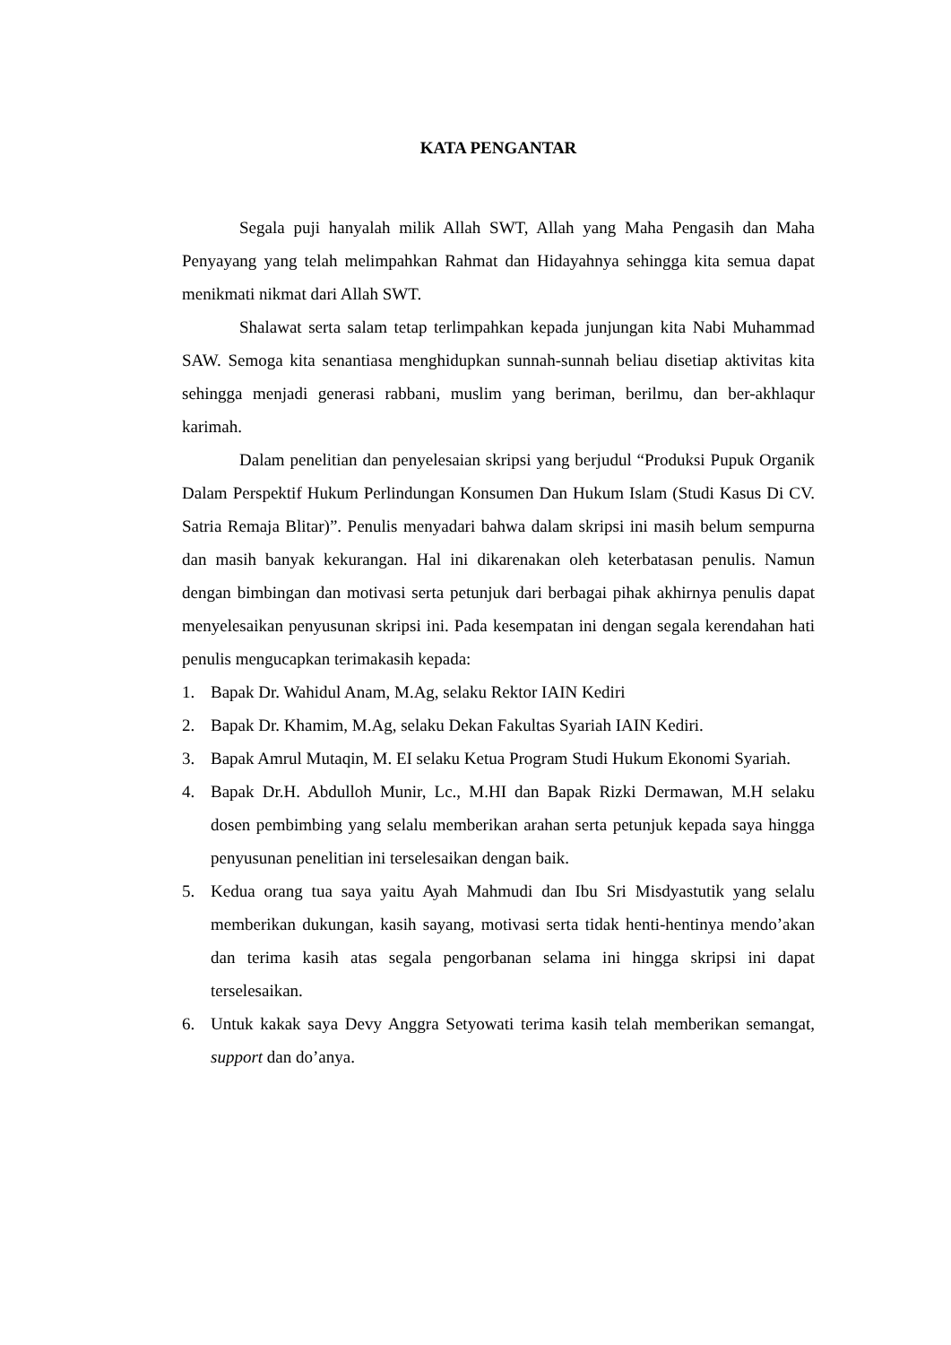KATA PENGANTAR
Segala puji hanyalah milik Allah SWT, Allah yang Maha Pengasih dan Maha Penyayang yang telah melimpahkan Rahmat dan Hidayahnya sehingga kita semua dapat menikmati nikmat dari Allah SWT.
Shalawat serta salam tetap terlimpahkan kepada junjungan kita Nabi Muhammad SAW. Semoga kita senantiasa menghidupkan sunnah-sunnah beliau disetiap aktivitas kita sehingga menjadi generasi rabbani, muslim yang beriman, berilmu, dan ber-akhlaqur karimah.
Dalam penelitian dan penyelesaian skripsi yang berjudul “Produksi Pupuk Organik Dalam Perspektif Hukum Perlindungan Konsumen Dan Hukum Islam (Studi Kasus Di CV. Satria Remaja Blitar)”. Penulis menyadari bahwa dalam skripsi ini masih belum sempurna dan masih banyak kekurangan. Hal ini dikarenakan oleh keterbatasan penulis. Namun dengan bimbingan dan motivasi serta petunjuk dari berbagai pihak akhirnya penulis dapat menyelesaikan penyusunan skripsi ini. Pada kesempatan ini dengan segala kerendahan hati penulis mengucapkan terimakasih kepada:
1. Bapak Dr. Wahidul Anam, M.Ag, selaku Rektor IAIN Kediri
2. Bapak Dr. Khamim, M.Ag, selaku Dekan Fakultas Syariah IAIN Kediri.
3. Bapak Amrul Mutaqin, M. EI selaku Ketua Program Studi Hukum Ekonomi Syariah.
4. Bapak Dr.H. Abdulloh Munir, Lc., M.HI dan Bapak Rizki Dermawan, M.H selaku dosen pembimbing yang selalu memberikan arahan serta petunjuk kepada saya hingga penyusunan penelitian ini terselesaikan dengan baik.
5. Kedua orang tua saya yaitu Ayah Mahmudi dan Ibu Sri Misdyastutik yang selalu memberikan dukungan, kasih sayang, motivasi serta tidak henti-hentinya mendo’akan dan terima kasih atas segala pengorbanan selama ini hingga skripsi ini dapat terselesaikan.
6. Untuk kakak saya Devy Anggra Setyowati terima kasih telah memberikan semangat, support dan do’anya.